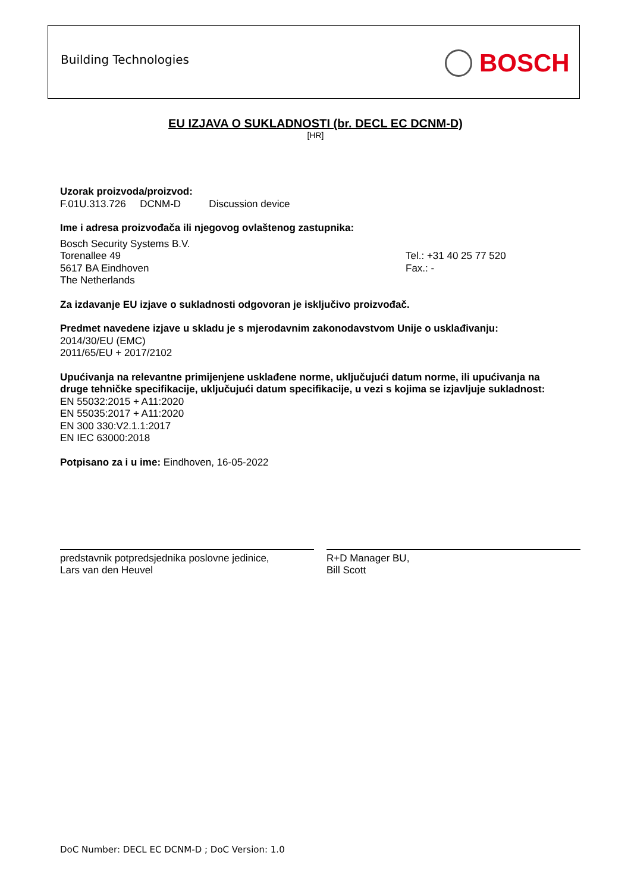Building Technologies BOSCH
EU IZJAVA O SUKLADNOSTI (br. DECL EC DCNM-D)
[HR]
Uzorak proizvoda/proizvod:
F.01U.313.726 DCNM-D Discussion device
Ime i adresa proizvođača ili njegovog ovlaštenog zastupnika:
Bosch Security Systems B.V.
Torenallee 49
5617 BA Eindhoven
The Netherlands
Tel.: +31 40 25 77 520
Fax.: -
Za izdavanje EU izjave o sukladnosti odgovoran je isključivo proizvođač.
Predmet navedene izjave u skladu je s mjerodavnim zakonodavstvom Unije o usklađivanju:
2014/30/EU (EMC)
2011/65/EU + 2017/2102
Upućivanja na relevantne primijenjene usklađene norme, uključujući datum norme, ili upućivanja na druge tehničke specifikacije, uključujući datum specifikacije, u vezi s kojima se izjavljuje sukladnost:
EN 55032:2015 + A11:2020
EN 55035:2017 + A11:2020
EN 300 330:V2.1.1:2017
EN IEC 63000:2018
Potpisano za i u ime: Eindhoven, 16-05-2022
predstavnik potpredsjednika poslovne jedinice,
Lars van den Heuvel
R+D Manager BU,
Bill Scott
DoC Number: DECL EC DCNM-D ; DoC Version: 1.0